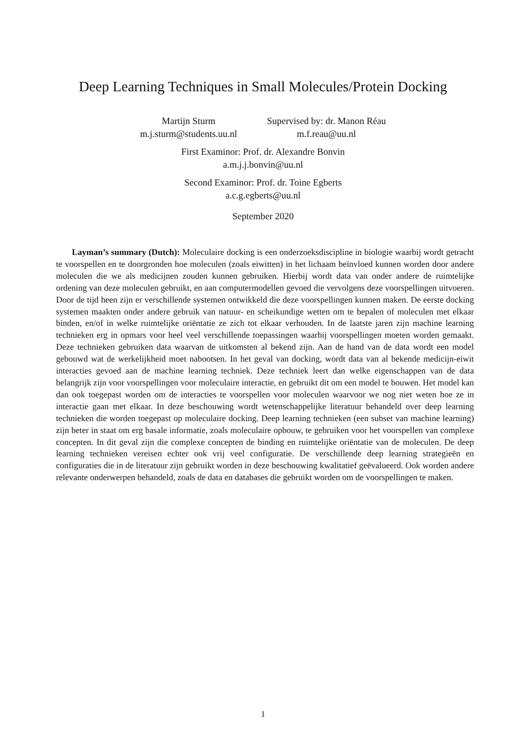Deep Learning Techniques in Small Molecules/Protein Docking
Martijn Sturm
m.j.sturm@students.uu.nl
Supervised by: dr. Manon Réau
m.f.reau@uu.nl
First Examinor: Prof. dr. Alexandre Bonvin
a.m.j.j.bonvin@uu.nl
Second Examinor: Prof. dr. Toine Egberts
a.c.g.egberts@uu.nl
September 2020
Layman’s summary (Dutch): Moleculaire docking is een onderzoeksdiscipline in biologie waarbij wordt getracht te voorspellen en te doorgronden hoe moleculen (zoals eiwitten) in het lichaam beïnvloed kunnen worden door andere moleculen die we als medicijnen zouden kunnen gebruiken. Hierbij wordt data van onder andere de ruimtelijke ordening van deze moleculen gebruikt, en aan computermodellen gevoed die vervolgens deze voorspellingen uitvoeren. Door de tijd heen zijn er verschillende systemen ontwikkeld die deze voorspellingen kunnen maken. De eerste docking systemen maakten onder andere gebruik van natuur- en scheikundige wetten om te bepalen of moleculen met elkaar binden, en/of in welke ruimtelijke oriëntatie ze zich tot elkaar verhouden. In de laatste jaren zijn machine learning technieken erg in opmars voor heel veel verschillende toepassingen waarbij voorspellingen moeten worden gemaakt. Deze technieken gebruiken data waarvan de uitkomsten al bekend zijn. Aan de hand van de data wordt een model gebouwd wat de werkelijkheid moet nabootsen. In het geval van docking, wordt data van al bekende medicijn-eiwit interacties gevoed aan de machine learning techniek. Deze techniek leert dan welke eigenschappen van de data belangrijk zijn voor voorspellingen voor moleculaire interactie, en gebruikt dit om een model te bouwen. Het model kan dan ook toegepast worden om de interacties te voorspellen voor moleculen waarvoor we nog niet weten hoe ze in interactie gaan met elkaar. In deze beschouwing wordt wetenschappelijke literatuur behandeld over deep learning technieken die worden toegepast op moleculaire docking. Deep learning technieken (een subset van machine learning) zijn beter in staat om erg basale informatie, zoals moleculaire opbouw, te gebruiken voor het voorspellen van complexe concepten. In dit geval zijn die complexe concepten de binding en ruimtelijke oriëntatie van de moleculen. De deep learning technieken vereisen echter ook vrij veel configuratie. De verschillende deep learning strategieën en configuraties die in de literatuur zijn gebruikt worden in deze beschouwing kwalitatief geëvalueerd. Ook worden andere relevante onderwerpen behandeld, zoals de data en databases die gebruikt worden om de voorspellingen te maken.
1